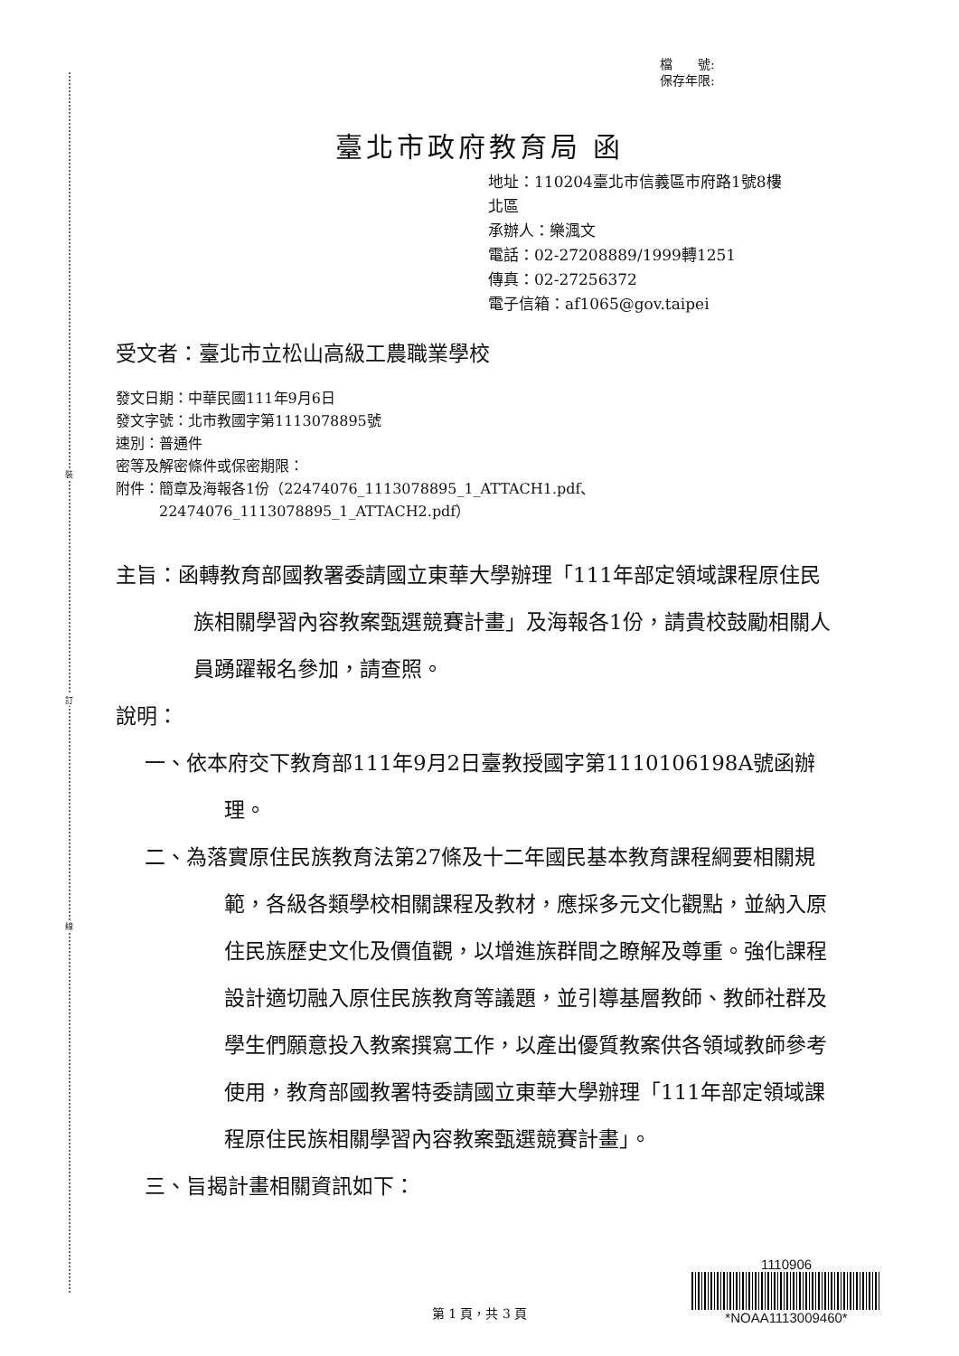裝
訂
線
檔　　號:
保存年限:
臺北市政府教育局 函
地址：110204臺北市信義區市府路1號8樓
北區
承辦人：樂渢文
電話：02-27208889/1999轉1251
傳真：02-27256372
電子信箱：af1065@gov.taipei
受文者：臺北市立松山高級工農職業學校
發文日期：中華民國111年9月6日
發文字號：北市教國字第1113078895號
速別：普通件
密等及解密條件或保密期限：
附件：簡章及海報各1份（22474076_1113078895_1_ATTACH1.pdf、
　　　22474076_1113078895_1_ATTACH2.pdf）
主旨：函轉教育部國教署委請國立東華大學辦理「111年部定領域課程原住民族相關學習內容教案甄選競賽計畫」及海報各1份，請貴校鼓勵相關人員踴躍報名參加，請查照。
說明：
一、依本府交下教育部111年9月2日臺教授國字第1110106198A號函辦理。
二、為落實原住民族教育法第27條及十二年國民基本教育課程綱要相關規範，各級各類學校相關課程及教材，應採多元文化觀點，並納入原住民族歷史文化及價值觀，以增進族群間之瞭解及尊重。強化課程設計適切融入原住民族教育等議題，並引導基層教師、教師社群及學生們願意投入教案撰寫工作，以產出優質教案供各領域教師參考使用，教育部國教署特委請國立東華大學辦理「111年部定領域課程原住民族相關學習內容教案甄選競賽計畫」。
三、旨揭計畫相關資訊如下：
1110906
*NOAA1113009460*
第 1 頁，共 3 頁